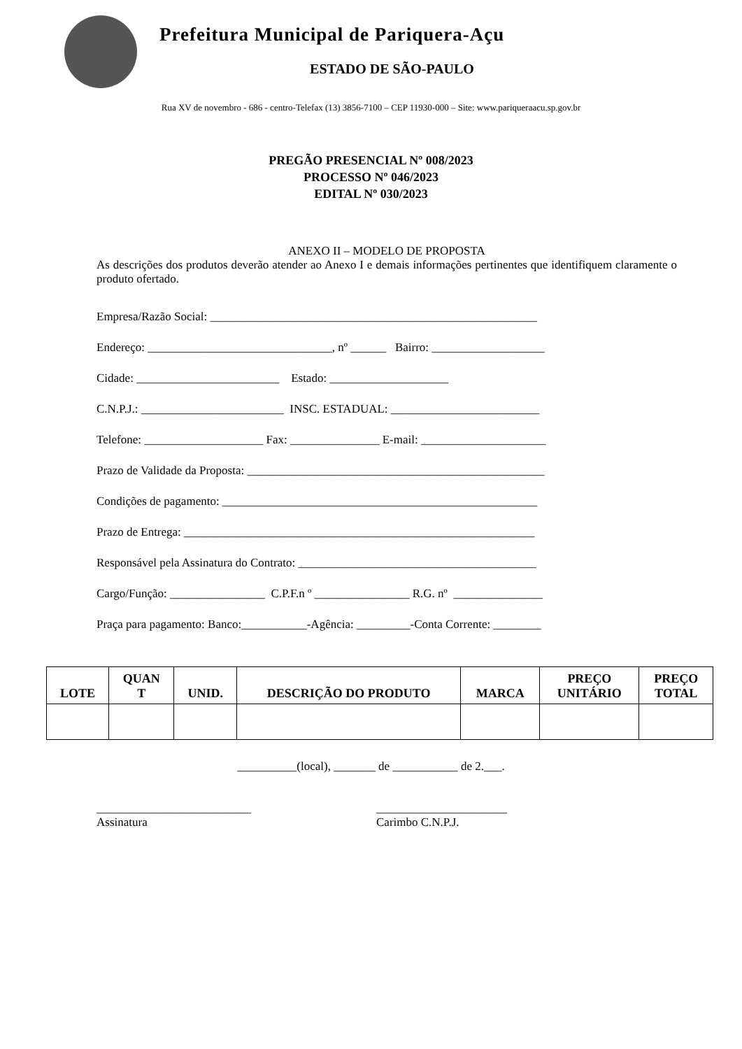Prefeitura Municipal de Pariquera-Açu
ESTADO DE SÃO-PAULO
Rua XV de novembro - 686 - centro-Telefax (13) 3856-7100 – CEP 11930-000 – Site: www.pariqueraacu.sp.gov.br
PREGÃO PRESENCIAL Nº 008/2023
PROCESSO Nº 046/2023
EDITAL Nº 030/2023
ANEXO II – MODELO DE PROPOSTA
As descrições dos produtos deverão atender ao Anexo I e demais informações pertinentes que identifiquem claramente o produto ofertado.
Empresa/Razão Social: _______________________________________________________
Endereço: _______________________________, nº ______ Bairro: ___________________
Cidade: ________________________ Estado: ____________________
C.N.P.J.: ________________________ INSC. ESTADUAL: _________________________
Telefone: ____________________ Fax: _______________ E-mail: _____________________
Prazo de Validade da Proposta: __________________________________________________
Condições de pagamento: _____________________________________________________
Prazo de Entrega: ___________________________________________________________
Responsável pela Assinatura do Contrato: ________________________________________
Cargo/Função: ________________ C.P.F.n º ________________ R.G. nº _______________
Praça para pagamento: Banco:___________-Agência: _________-Conta Corrente: ________
| LOTE | QUAN T | UNID. | DESCRIÇÃO DO PRODUTO | MARCA | PREÇO UNITÁRIO | PREÇO TOTAL |
| --- | --- | --- | --- | --- | --- | --- |
__________(local), _______ de ___________ de 2.___.
__________________________
Assinatura
______________________
Carimbo C.N.P.J.